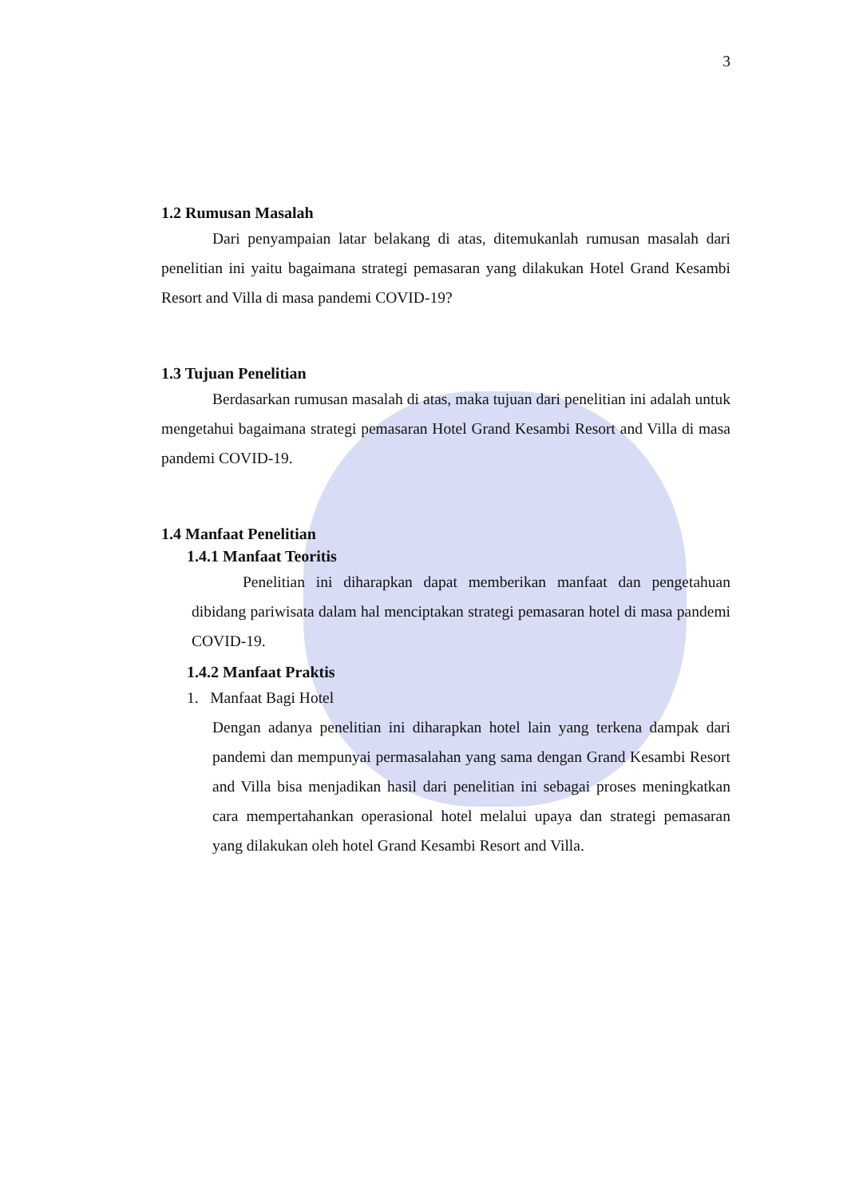3
1.2 Rumusan Masalah
Dari penyampaian latar belakang di atas, ditemukanlah rumusan masalah dari penelitian ini yaitu bagaimana strategi pemasaran yang dilakukan Hotel Grand Kesambi Resort and Villa di masa pandemi COVID-19?
1.3 Tujuan Penelitian
Berdasarkan rumusan masalah di atas, maka tujuan dari penelitian ini adalah untuk mengetahui bagaimana strategi pemasaran Hotel Grand Kesambi Resort and Villa di masa pandemi COVID-19.
1.4 Manfaat Penelitian
1.4.1 Manfaat Teoritis
Penelitian ini diharapkan dapat memberikan manfaat dan pengetahuan dibidang pariwisata dalam hal menciptakan strategi pemasaran hotel di masa pandemi COVID-19.
1.4.2 Manfaat Praktis
1. Manfaat Bagi Hotel
Dengan adanya penelitian ini diharapkan hotel lain yang terkena dampak dari pandemi dan mempunyai permasalahan yang sama dengan Grand Kesambi Resort and Villa bisa menjadikan hasil dari penelitian ini sebagai proses meningkatkan cara mempertahankan operasional hotel melalui upaya dan strategi pemasaran yang dilakukan oleh hotel Grand Kesambi Resort and Villa.